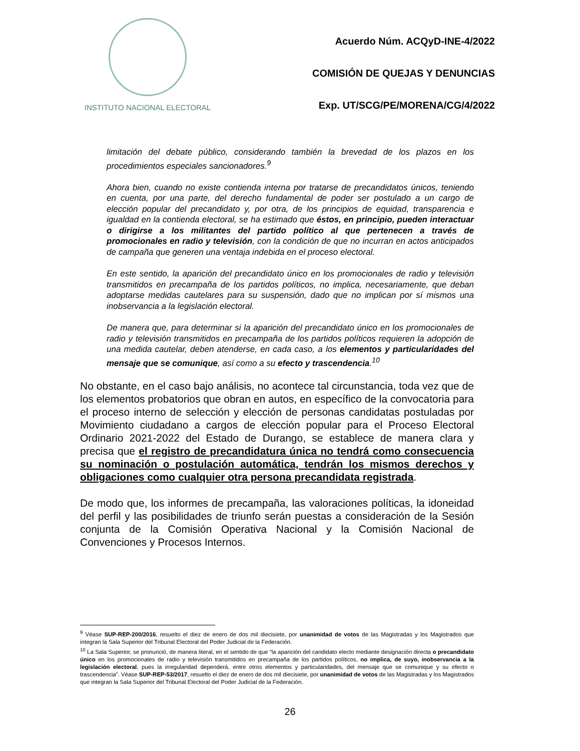INSTITUTO NACIONAL ELECTORAL
Acuerdo Núm. ACQyD-INE-4/2022
COMISIÓN DE QUEJAS Y DENUNCIAS
Exp. UT/SCG/PE/MORENA/CG/4/2022
limitación del debate público, considerando también la brevedad de los plazos en los procedimientos especiales sancionadores.<sup>9</sup>
Ahora bien, cuando no existe contienda interna por tratarse de precandidatos únicos, teniendo en cuenta, por una parte, del derecho fundamental de poder ser postulado a un cargo de elección popular del precandidato y, por otra, de los principios de equidad, transparencia e igualdad en la contienda electoral, se ha estimado que éstos, en principio, pueden interactuar o dirigirse a los militantes del partido político al que pertenecen a través de promocionales en radio y televisión, con la condición de que no incurran en actos anticipados de campaña que generen una ventaja indebida en el proceso electoral.
En este sentido, la aparición del precandidato único en los promocionales de radio y televisión transmitidos en precampaña de los partidos políticos, no implica, necesariamente, que deban adoptarse medidas cautelares para su suspensión, dado que no implican por sí mismos una inobservancia a la legislación electoral.
De manera que, para determinar si la aparición del precandidato único en los promocionales de radio y televisión transmitidos en precampaña de los partidos políticos requieren la adopción de una medida cautelar, deben atenderse, en cada caso, a los elementos y particularidades del mensaje que se comunique, así como a su efecto y trascendencia.<sup>10</sup>
No obstante, en el caso bajo análisis, no acontece tal circunstancia, toda vez que de los elementos probatorios que obran en autos, en específico de la convocatoria para el proceso interno de selección y elección de personas candidatas postuladas por Movimiento ciudadano a cargos de elección popular para el Proceso Electoral Ordinario 2021-2022 del Estado de Durango, se establece de manera clara y precisa que el registro de precandidatura única no tendrá como consecuencia su nominación o postulación automática, tendrán los mismos derechos y obligaciones como cualquier otra persona precandidata registrada.
De modo que, los informes de precampaña, las valoraciones políticas, la idoneidad del perfil y las posibilidades de triunfo serán puestas a consideración de la Sesión conjunta de la Comisión Operativa Nacional y la Comisión Nacional de Convenciones y Procesos Internos.
<sup>9</sup> Véase SUP-REP-200/2016, resuelto el diez de enero de dos mil diecisiete, por unanimidad de votos de las Magistradas y los Magistrados que integran la Sala Superior del Tribunal Electoral del Poder Judicial de la Federación.
<sup>10</sup> La Sala Superior, se pronunció, de manera literal, en el sentido de que “la aparición del candidato electo mediante designación directa o precandidato único en los promocionales de radio y televisión transmitidos en precampaña de los partidos políticos, no implica, de suyo, inobservancia a la legislación electoral, pues la irregularidad dependerá, entre otros elementos y particularidades, del mensaje que se comunique y su efecto o trascendencia”. Véase SUP-REP-53/2017, resuelto el diez de enero de dos mil diecisiete, por unanimidad de votos de las Magistradas y los Magistrados que integran la Sala Superior del Tribunal Electoral del Poder Judicial de la Federación.
26